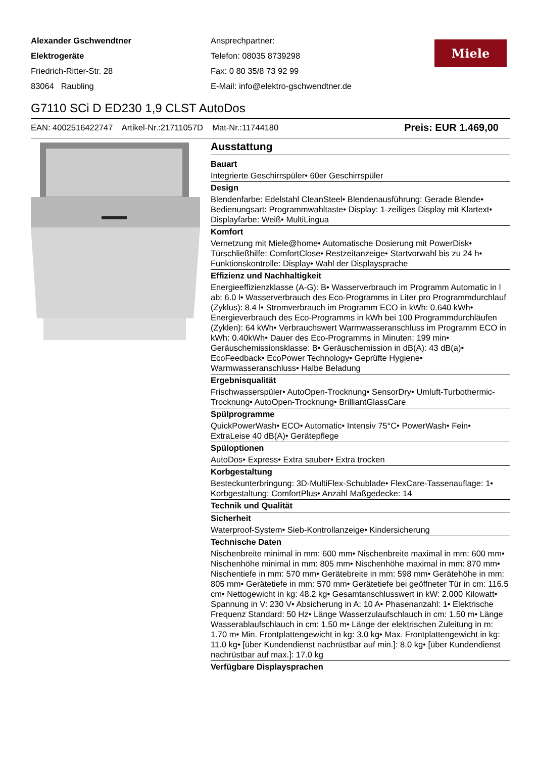Alexander Gschwendtner
Elektrogeräte
Friedrich-Ritter-Str. 28
83064 Raubling
Ansprechpartner:
Telefon: 08035 8739298
Fax: 0 80 35/8 73 92 99
E-Mail: info@elektro-gschwendtner.de
Miele
G7110 SCi D ED230 1,9 CLST AutoDos
EAN: 4002516422747 Artikel-Nr.:21711057D Mat-Nr.:11744180 Preis: EUR 1.469,00
Ausstattung
Bauart
Integrierte Geschirrspüler• 60er Geschirrspüler
Design
Blendenfarbe: Edelstahl CleanSteel• Blendenausführung: Gerade Blende• Bedienungsart: Programmwahltaste• Display: 1-zeiliges Display mit Klartext• Displayfarbe: Weiß• MultiLingua
Komfort
Vernetzung mit Miele@home• Automatische Dosierung mit PowerDisk• Türschließhilfe: ComfortClose• Restzeitanzeige• Startvorwahl bis zu 24 h• Funktionskontrolle: Display• Wahl der Displaysprache
Effizienz und Nachhaltigkeit
Energieeffizienzklasse (A-G): B• Wasserverbrauch im Programm Automatic in l ab: 6.0 l• Wasserverbrauch des Eco-Programms in Liter pro Programmdurchlauf (Zyklus): 8.4 l• Stromverbrauch im Programm ECO in kWh: 0.640 kWh• Energieverbrauch des Eco-Programms in kWh bei 100 Programmdurchläufen (Zyklen): 64 kWh• Verbrauchswert Warmwasseranschluss im Programm ECO in kWh: 0.40kWh• Dauer des Eco-Programms in Minuten: 199 min• Geräuschemissionsklasse: B• Geräuschemission in dB(A): 43 dB(a)• EcoFeedback• EcoPower Technology• Geprüfte Hygiene• Warmwasseranschluss• Halbe Beladung
Ergebnisqualität
Frischwasserspüler• AutoOpen-Trocknung• SensorDry• Umluft-Turbothermic-Trocknung• AutoOpen-Trocknung• BrilliantGlassCare
Spülprogramme
QuickPowerWash• ECO• Automatic• Intensiv 75°C• PowerWash• Fein• ExtraLeise 40 dB(A)• Gerätepflege
Spüloptionen
AutoDos• Express• Extra sauber• Extra trocken
Korbgestaltung
Besteckunterbringung: 3D-MultiFlex-Schublade• FlexCare-Tassenauflage: 1• Korbgestaltung: ComfortPlus• Anzahl Maßgedecke: 14
Technik und Qualität
Sicherheit
Waterproof-System• Sieb-Kontrollanzeige• Kindersicherung
Technische Daten
Nischenbreite minimal in mm: 600 mm• Nischenbreite maximal in mm: 600 mm• Nischenhöhe minimal in mm: 805 mm• Nischenhöhe maximal in mm: 870 mm• Nischentiefe in mm: 570 mm• Gerätebreite in mm: 598 mm• Gerätehöhe in mm: 805 mm• Gerätetiefe in mm: 570 mm• Gerätetiefe bei geöffneter Tür in cm: 116.5 cm• Nettogewicht in kg: 48.2 kg• Gesamtanschlusswert in kW: 2.000 Kilowatt• Spannung in V: 230 V• Absicherung in A: 10 A• Phasenanzahl: 1• Elektrische Frequenz Standard: 50 Hz• Länge Wasserzulaufschlauch in cm: 1.50 m• Länge Wasserablaufschlauch in cm: 1.50 m• Länge der elektrischen Zuleitung in m: 1.70 m• Min. Frontplattengewicht in kg: 3.0 kg• Max. Frontplattengewicht in kg: 11.0 kg• [über Kundendienst nachrüstbar auf min.]: 8.0 kg• [über Kundendienst nachrüstbar auf max.]: 17.0 kg
Verfügbare Displaysprachen